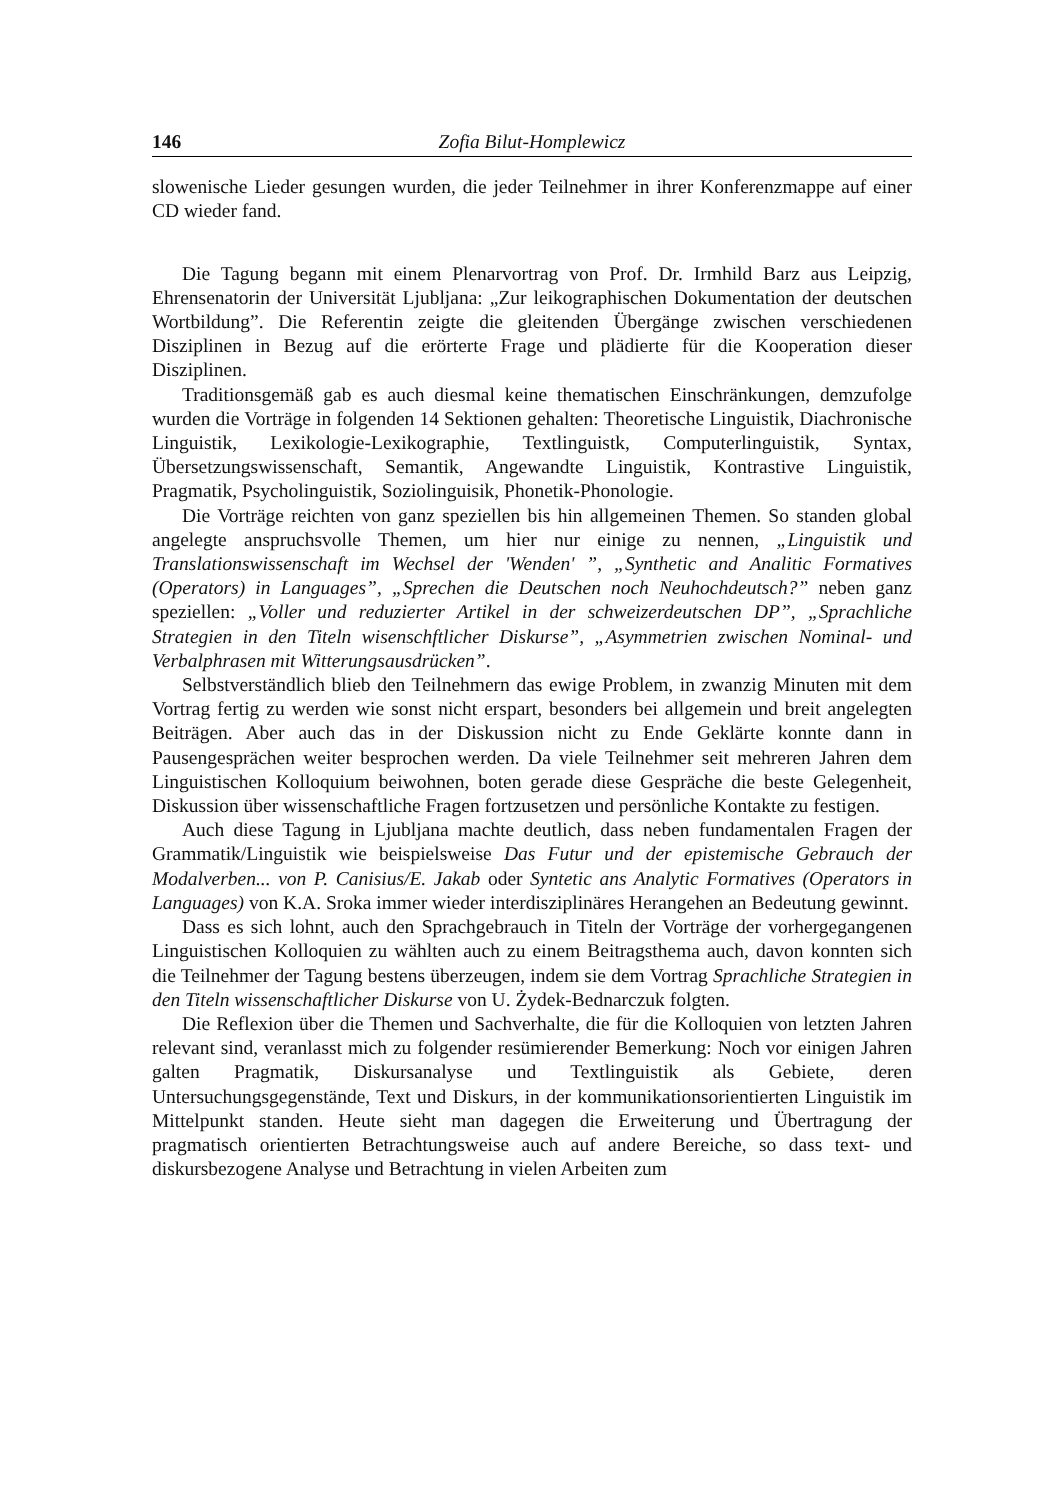146 Zofia Bilut-Homplewicz
slowenische Lieder gesungen wurden, die jeder Teilnehmer in ihrer Konferenzmappe auf einer CD wieder fand.
Die Tagung begann mit einem Plenarvortrag von Prof. Dr. Irmhild Barz aus Leipzig, Ehrensenatorin der Universität Ljubljana: „Zur leikographischen Dokumentation der deutschen Wortbildung”. Die Referentin zeigte die gleitenden Übergänge zwischen verschiedenen Disziplinen in Bezug auf die erörterte Frage und plädierte für die Kooperation dieser Disziplinen.
Traditionsgemäß gab es auch diesmal keine thematischen Einschränkungen, demzufolge wurden die Vorträge in folgenden 14 Sektionen gehalten: Theoretische Linguistik, Diachronische Linguistik, Lexikologie-Lexikographie, Textlinguistk, Computerlinguistik, Syntax, Übersetzungswissenschaft, Semantik, Angewandte Linguistik, Kontrastive Linguistik, Pragmatik, Psycholinguistik, Soziolinguisik, Phonetik-Phonologie.
Die Vorträge reichten von ganz speziellen bis hin allgemeinen Themen. So standen global angelegte anspruchsvolle Themen, um hier nur einige zu nennen, „Linguistik und Translationswissenschaft im Wechsel der 'Wenden' ”, „Synthetic and Analitic Formatives (Operators) in Languages”, „Sprechen die Deutschen noch Neuhochdeutsch?” neben ganz speziellen: „Voller und reduzierter Artikel in der schweizerdeutschen DP”, „Sprachliche Strategien in den Titeln wisenschftlicher Diskurse”, „Asymmetrien zwischen Nominal- und Verbalphrasen mit Witterungsausdrücken”.
Selbstverständlich blieb den Teilnehmern das ewige Problem, in zwanzig Minuten mit dem Vortrag fertig zu werden wie sonst nicht erspart, besonders bei allgemein und breit angelegten Beiträgen. Aber auch das in der Diskussion nicht zu Ende Geklärte konnte dann in Pausengesprächen weiter besprochen werden. Da viele Teilnehmer seit mehreren Jahren dem Linguistischen Kolloquium beiwohnen, boten gerade diese Gespräche die beste Gelegenheit, Diskussion über wissenschaftliche Fragen fortzusetzen und persönliche Kontakte zu festigen.
Auch diese Tagung in Ljubljana machte deutlich, dass neben fundamentalen Fragen der Grammatik/Linguistik wie beispielsweise Das Futur und der epistemische Gebrauch der Modalverben... von P. Canisius/E. Jakab oder Syntetic ans Analytic Formatives (Operators in Languages) von K.A. Sroka immer wieder interdisziplinäres Herangehen an Bedeutung gewinnt.
Dass es sich lohnt, auch den Sprachgebrauch in Titeln der Vorträge der vorhergegangenen Linguistischen Kolloquien zu wählten auch zu einem Beitragsthema auch, davon konnten sich die Teilnehmer der Tagung bestens überzeugen, indem sie dem Vortrag Sprachliche Strategien in den Titeln wissenschaftlicher Diskurse von U. Żydek-Bednarczuk folgten.
Die Reflexion über die Themen und Sachverhalte, die für die Kolloquien von letzten Jahren relevant sind, veranlasst mich zu folgender resümierender Bemerkung: Noch vor einigen Jahren galten Pragmatik, Diskursanalyse und Textlinguistik als Gebiete, deren Untersuchungsgegenstände, Text und Diskurs, in der kommunikationsorientierten Linguistik im Mittelpunkt standen. Heute sieht man dagegen die Erweiterung und Übertragung der pragmatisch orientierten Betrachtungsweise auch auf andere Bereiche, so dass text- und diskursbezogene Analyse und Betrachtung in vielen Arbeiten zum